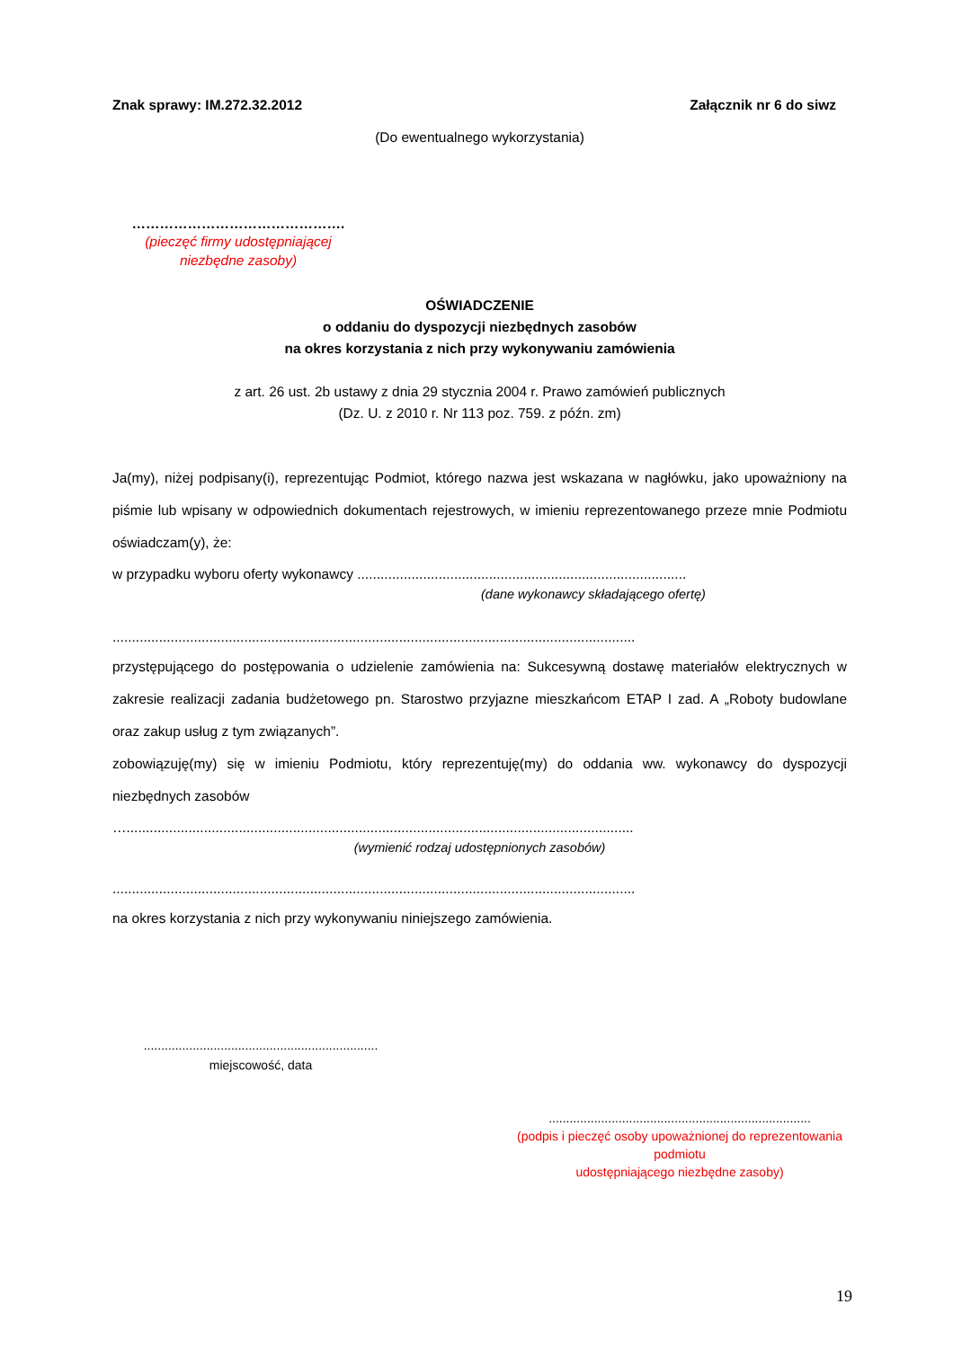Znak sprawy: IM.272.32.2012 Załącznik nr 6 do siwz
(Do ewentualnego wykorzystania)
……………………………………….
(pieczęć firmy udostępniającej niezbędne zasoby)
OŚWIADCZENIE
o oddaniu do dyspozycji niezbędnych zasobów
na okres korzystania z nich przy wykonywaniu zamówienia
z art. 26 ust. 2b ustawy z dnia 29 stycznia 2004 r. Prawo zamówień publicznych
(Dz. U. z 2010 r. Nr 113 poz. 759. z późn. zm)
Ja(my), niżej podpisany(i), reprezentując Podmiot, którego nazwa jest wskazana w nagłówku, jako upoważniony na piśmie lub wpisany w odpowiednich dokumentach rejestrowych, w imieniu reprezentowanego przeze mnie Podmiotu oświadczam(y), że:
w przypadku wyboru oferty wykonawcy .....................................................................................
(dane wykonawcy składającego ofertę)
.......................................................................................................................................
przystępującego do postępowania o udzielenie zamówienia na: Sukcesywną dostawę materiałów elektrycznych w zakresie realizacji zadania budżetowego pn. Starostwo przyjazne mieszkańcom ETAP I zad. A „Roboty budowlane oraz zakup usług z tym związanych”.
zobowiązuję(my) się w imieniu Podmiotu, który reprezentuję(my) do oddania ww. wykonawcy do dyspozycji niezbędnych zasobów
…...................................................................................................................................
(wymienić rodzaj udostępnionych zasobów)
.......................................................................................................................................
na okres korzystania z nich przy wykonywaniu niniejszego zamówienia.
...................................................................
miejscowość, data
...........................................................................
(podpis i pieczęć osoby upoważnionej do reprezentowania podmiotu
udostępniającego niezbędne zasoby)
19